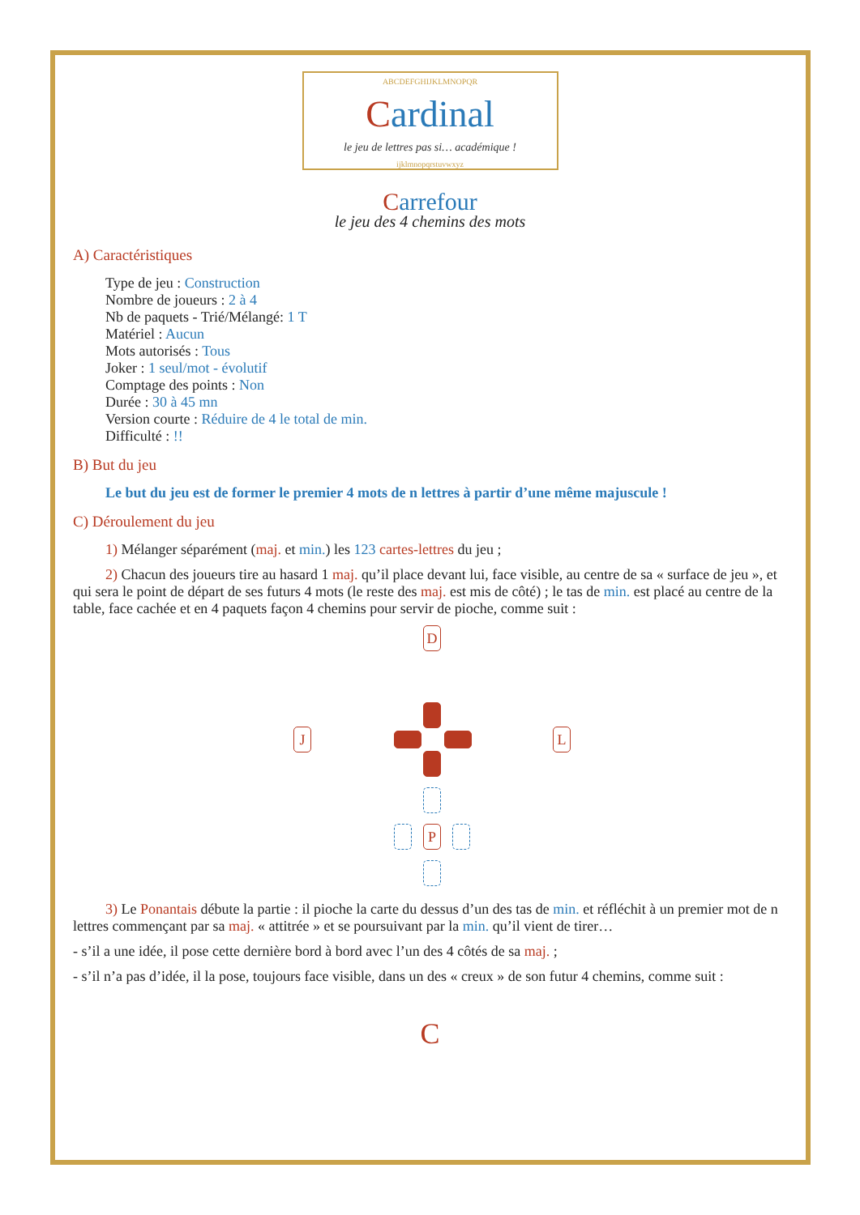ABCDEFGHIJKLMNOPQR
Cardinal
le jeu de lettres pas si… académique !
ijklmnopqrstuvwxyz
Carrefour
le jeu des 4 chemins des mots
A) Caractéristiques
Type de jeu : Construction
Nombre de joueurs : 2 à 4
Nb de paquets - Trié/Mélangé: 1 T
Matériel : Aucun
Mots autorisés : Tous
Joker : 1 seul/mot - évolutif
Comptage des points : Non
Durée : 30 à 45 mn
Version courte : Réduire de 4 le total de min.
Difficulté : !!
B) But du jeu
Le but du jeu est de former le premier 4 mots de n lettres à partir d’une même majuscule !
C) Déroulement du jeu
1) Mélanger séparément (maj. et min.) les 123 cartes-lettres du jeu ;
2) Chacun des joueurs tire au hasard 1 maj. qu’il place devant lui, face visible, au centre de sa « surface de jeu », et qui sera le point de départ de ses futurs 4 mots (le reste des maj. est mis de côté) ; le tas de min. est placé au centre de la table, face cachée et en 4 paquets façon 4 chemins pour servir de pioche, comme suit :
D
J L
P
3) Le Ponantais débute la partie : il pioche la carte du dessus d’un des tas de min. et réfléchit à un premier mot de n lettres commençant par sa maj. « attitrée » et se poursuivant par la min. qu’il vient de tirer…
- s’il a une idée, il pose cette dernière bord à bord avec l’un des 4 côtés de sa maj. ;
- s’il n’a pas d’idée, il la pose, toujours face visible, dans un des « creux » de son futur 4 chemins, comme suit :
C